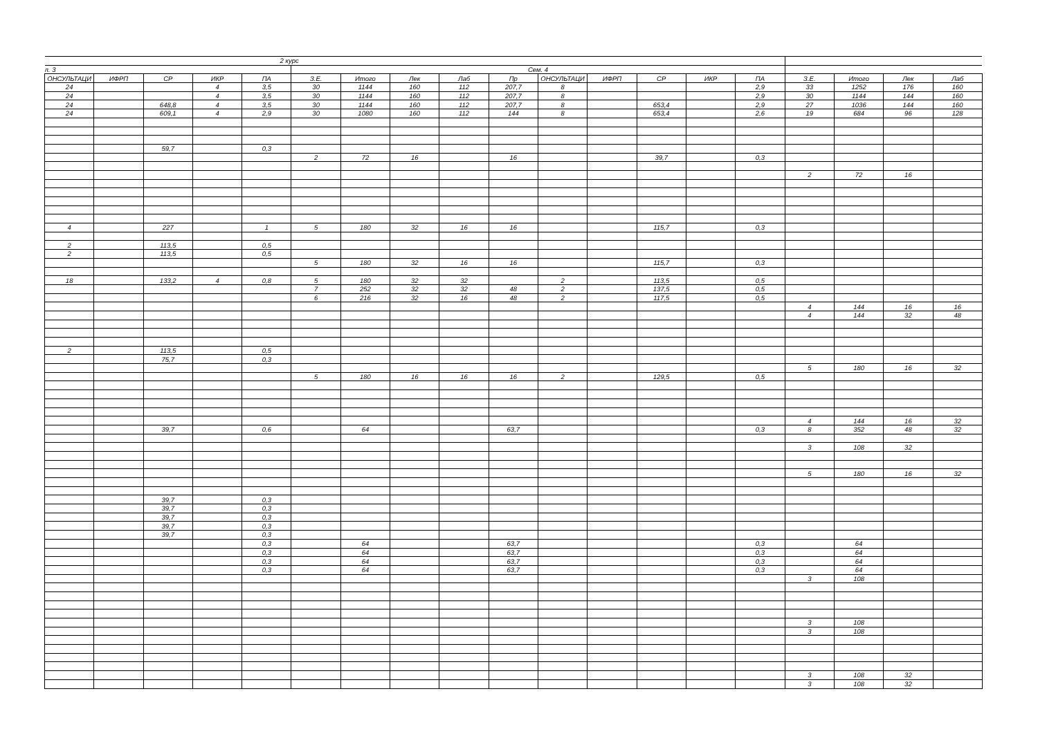| 2 курс | | | | | | | | | | | | | | | | | | |
| л. 3 | | | | | Сем. 4 | | | | | | | | | | | | | |
| ОНСУЛЬТАЦИ | ИФРП | СР | ИКР | ПА | З.Е. | Итого | Лек | Лаб | Пр | ОНСУЛЬТАЦИ | ИФРП | СР | ИКР | ПА | З.Е. | Итого | Лек | Лаб |
| 24 | | | 4 | 3,5 | 30 | 1144 | 160 | 112 | 207,7 | 8 | | | | 2,9 | 33 | 1252 | 176 | 160 |
| 24 | | | 4 | 3,5 | 30 | 1144 | 160 | 112 | 207,7 | 8 | | | | 2,9 | 30 | 1144 | 144 | 160 |
| 24 | | 648,8 | 4 | 3,5 | 30 | 1144 | 160 | 112 | 207,7 | 8 | | 653,4 | | 2,9 | 27 | 1036 | 144 | 160 |
| 24 | | 609,1 | 4 | 2,9 | 30 | 1080 | 160 | 112 | 144 | 8 | | 653,4 | | 2,6 | 19 | 684 | 96 | 128 |
| | | 59,7 | | 0,3 | | | | | | | | | | | | | | |
| | | | | | 2 | 72 | 16 | | 16 | | | 39,7 | | 0,3 | | | | |
| | | | | | | | | | | | | | | | 2 | 72 | 16 | |
| 4 | | 227 | | 1 | 5 | 180 | 32 | 16 | 16 | | | 115,7 | | 0,3 | | | | |
| 2 | | 113,5 | | 0,5 | | | | | | | | | | | | | | |
| 2 | | 113,5 | | 0,5 | | | | | | | | | | | | | | |
| | | | | | 5 | 180 | 32 | 16 | 16 | | | 115,7 | | 0,3 | | | | |
| 18 | | 133,2 | 4 | 0,8 | 5 | 180 | 32 | 32 | | 2 | | 113,5 | | 0,5 | | | | |
| | | | | | 7 | 252 | 32 | 32 | 48 | 2 | | 137,5 | | 0,5 | | | | |
| | | | | | 6 | 216 | 32 | 16 | 48 | 2 | | 117,5 | | 0,5 | | | | |
| | | | | | | | | | | | | | | | 4 | 144 | 16 | 16 |
| | | | | | | | | | | | | | | | 4 | 144 | 32 | 48 |
| 2 | | 113,5 | | 0,5 | | | | | | | | | | | | | | |
| | | 75,7 | | 0,3 | | | | | | | | | | | | | | |
| | | | | | | | | | | | | | | | 5 | 180 | 16 | 32 |
| | | | | | 5 | 180 | 16 | 16 | 16 | 2 | | 129,5 | | 0,5 | | | | |
| | | | | | | | | | | | | | | | 4 | 144 | 16 | 32 |
| | | 39,7 | | 0,6 | | 64 | | | 63,7 | | | | | 0,3 | 8 | 352 | 48 | 32 |
| | | | | | | | | | | | | | | | 3 | 108 | 32 | |
| | | | | | | | | | | | | | | | 5 | 180 | 16 | 32 |
| | | 39,7 | | 0,3 | | | | | | | | | | | | | | |
| | | 39,7 | | 0,3 | | | | | | | | | | | | | | |
| | | 39,7 | | 0,3 | | | | | | | | | | | | | | |
| | | 39,7 | | 0,3 | | | | | | | | | | | | | | |
| | | 39,7 | | 0,3 | | | | | | | | | | | | | | |
| | | | | 0,3 | | 64 | | | 63,7 | | | | | 0,3 | | 64 | | |
| | | | | 0,3 | | 64 | | | 63,7 | | | | | 0,3 | | 64 | | |
| | | | | 0,3 | | 64 | | | 63,7 | | | | | 0,3 | | 64 | | |
| | | | | 0,3 | | 64 | | | 63,7 | | | | | 0,3 | | 64 | | |
| | | | | | | | | | | | | | | | 3 | 108 | | |
| | | | | | | | | | | | | | | | 3 | 108 | | |
| | | | | | | | | | | | | | | | 3 | 108 | | |
| | | | | | | | | | | | | | | | 3 | 108 | 32 | |
| | | | | | | | | | | | | | | | 3 | 108 | 32 | |